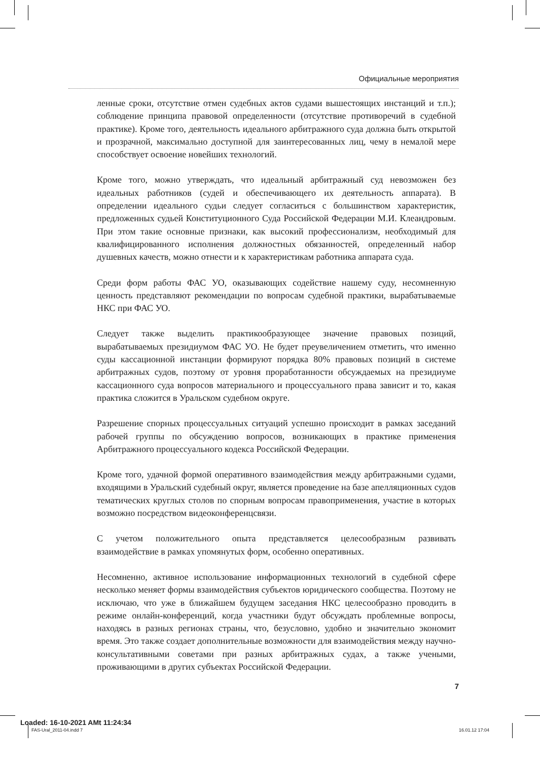Официальные мероприятия
ленные сроки, отсутствие отмен судебных актов судами вышестоящих инстанций и т.п.); соблюдение принципа правовой определенности (отсутствие противоречий в судебной практике). Кроме того, деятельность идеального арбитражного суда должна быть открытой и прозрачной, максимально доступной для заинтересованных лиц, чему в немалой мере способствует освоение новейших технологий.
Кроме того, можно утверждать, что идеальный арбитражный суд невозможен без идеальных работников (судей и обеспечивающего их деятельность аппарата). В определении идеального судьи следует согласиться с большинством характеристик, предложенных судьей Конституционного Суда Российской Федерации М.И. Клеандровым. При этом такие основные признаки, как высокий профессионализм, необходимый для квалифицированного исполнения должностных обязанностей, определенный набор душевных качеств, можно отнести и к характеристикам работника аппарата суда.
Среди форм работы ФАС УО, оказывающих содействие нашему суду, несомненную ценность представляют рекомендации по вопросам судебной практики, вырабатываемые НКС при ФАС УО.
Следует также выделить практикообразующее значение правовых позиций, вырабатываемых президиумом ФАС УО. Не будет преувеличением отметить, что именно суды кассационной инстанции формируют порядка 80% правовых позиций в системе арбитражных судов, поэтому от уровня проработанности обсуждаемых на президиуме кассационного суда вопросов материального и процессуального права зависит и то, какая практика сложится в Уральском судебном округе.
Разрешение спорных процессуальных ситуаций успешно происходит в рамках заседаний рабочей группы по обсуждению вопросов, возникающих в практике применения Арбитражного процессуального кодекса Российской Федерации.
Кроме того, удачной формой оперативного взаимодействия между арбитражными судами, входящими в Уральский судебный округ, является проведение на базе апелляционных судов тематических круглых столов по спорным вопросам правоприменения, участие в которых возможно посредством видеоконференцсвязи.
С учетом положительного опыта представляется целесообразным развивать взаимодействие в рамках упомянутых форм, особенно оперативных.
Несомненно, активное использование информационных технологий в судебной сфере несколько меняет формы взаимодействия субъектов юридического сообщества. Поэтому не исключаю, что уже в ближайшем будущем заседания НКС целесообразно проводить в режиме онлайн-конференций, когда участники будут обсуждать проблемные вопросы, находясь в разных регионах страны, что, безусловно, удобно и значительно экономит время. Это также создает дополнительные возможности для взаимодействия между научно-консультативными советами при разных арбитражных судах, а также учеными, проживающими в других субъектах Российской Федерации.
7
Loaded: 16-10-2021 AMt 11:24:34
FAS-Ural_2011-04.indd 7 16.01.12 17:04